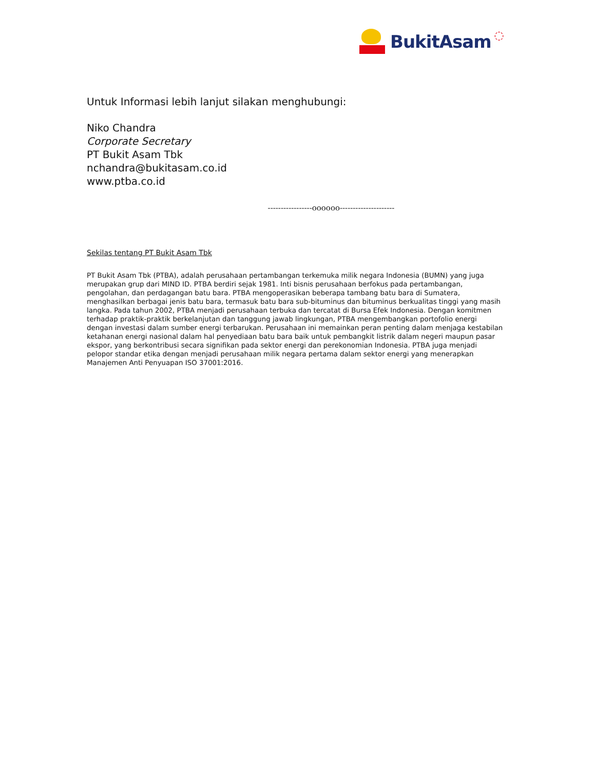BukitAsam ◌
Untuk Informasi lebih lanjut silakan menghubungi:
Niko Chandra
Corporate Secretary
PT Bukit Asam Tbk
nchandra@bukitasam.co.id
www.ptba.co.id
-----------------oooooo---------------------
Sekilas tentang PT Bukit Asam Tbk
PT Bukit Asam Tbk (PTBA), adalah perusahaan pertambangan terkemuka milik negara Indonesia (BUMN) yang juga merupakan grup dari MIND ID. PTBA berdiri sejak 1981. Inti bisnis perusahaan berfokus pada pertambangan, pengolahan, dan perdagangan batu bara. PTBA mengoperasikan beberapa tambang batu bara di Sumatera, menghasilkan berbagai jenis batu bara, termasuk batu bara sub-bituminus dan bituminus berkualitas tinggi yang masih langka. Pada tahun 2002, PTBA menjadi perusahaan terbuka dan tercatat di Bursa Efek Indonesia. Dengan komitmen terhadap praktik-praktik berkelanjutan dan tanggung jawab lingkungan, PTBA mengembangkan portofolio energi dengan investasi dalam sumber energi terbarukan. Perusahaan ini memainkan peran penting dalam menjaga kestabilan ketahanan energi nasional dalam hal penyediaan batu bara baik untuk pembangkit listrik dalam negeri maupun pasar ekspor, yang berkontribusi secara signifikan pada sektor energi dan perekonomian Indonesia. PTBA juga menjadi pelopor standar etika dengan menjadi perusahaan milik negara pertama dalam sektor energi yang menerapkan Manajemen Anti Penyuapan ISO 37001:2016.